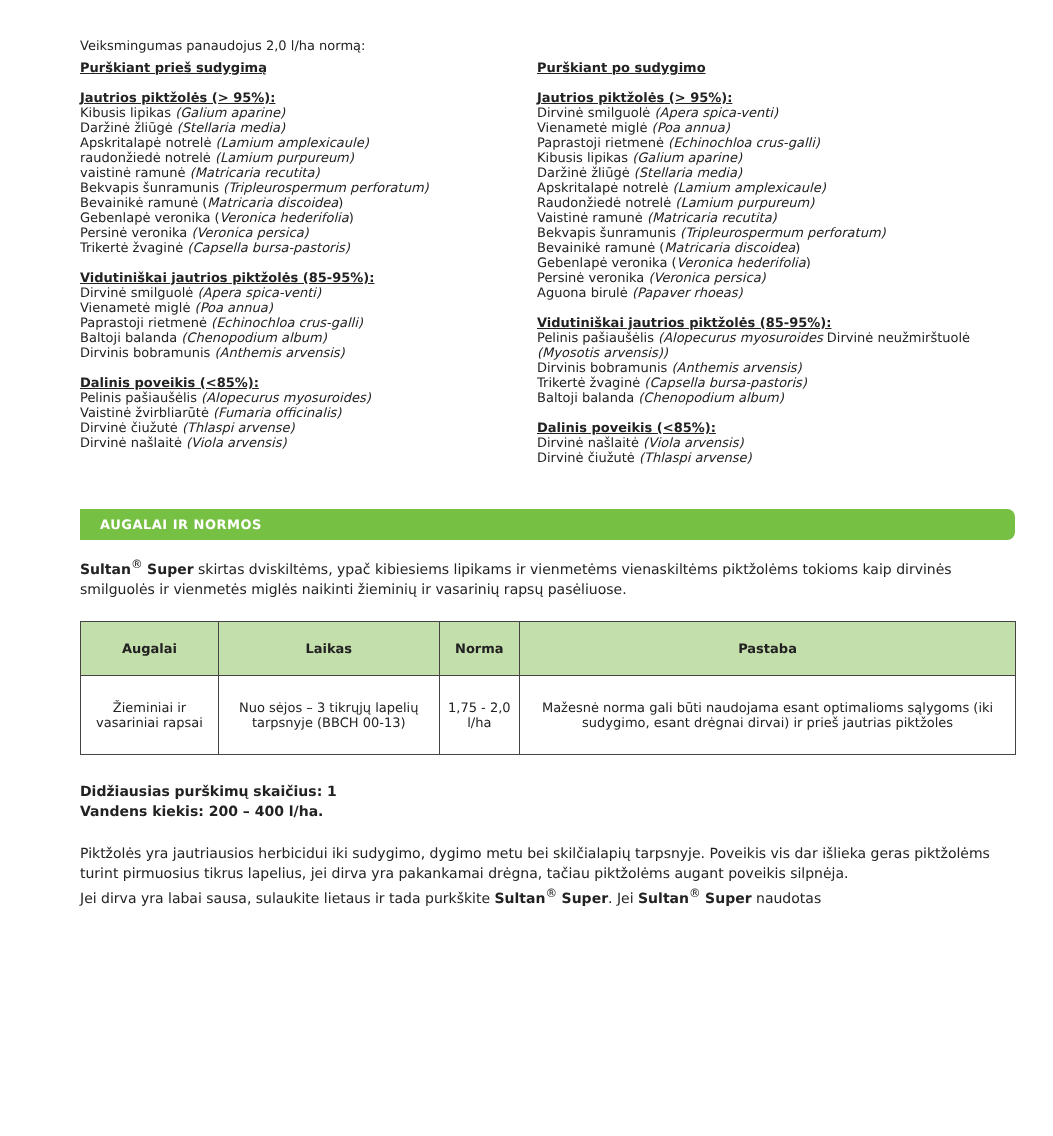Veiksmingumas panaudojus 2,0 l/ha normą:
Purškiant prieš sudygimą
Jautrios piktžolės (> 95%):
Kibusis lipikas (Galium aparine)
Daržinė žliūgė (Stellaria media)
Apskritalapė notrelė (Lamium amplexicaule)
raudonžiedė notrelė (Lamium purpureum)
vaistinė ramunė (Matricaria recutita)
Bekvapis šunramunis (Tripleurospermum perforatum)
Bevainikė ramunė (Matricaria discoidea)
Gebenlapė veronika (Veronica hederifolia)
Persinė veronika (Veronica persica)
Trikertė žvaginė (Capsella bursa-pastoris)
Vidutiniškai jautrios piktžolės (85-95%):
Dirvinė smilguolė (Apera spica-venti)
Vienametė miglė (Poa annua)
Paprastoji rietmenė (Echinochloa crus-galli)
Baltoji balanda (Chenopodium album)
Dirvinis bobramunis (Anthemis arvensis)
Dalinis poveikis (<85%):
Pelinis pašiaušėlis (Alopecurus myosuroides)
Vaistinė žvirbliarūtė (Fumaria officinalis)
Dirvinė čiužutė (Thlaspi arvense)
Dirvinė našlaitė (Viola arvensis)
Purškiant po sudygimo
Jautrios piktžolės (> 95%):
Dirvinė smilguolė (Apera spica-venti)
Vienametė miglė (Poa annua)
Paprastoji rietmenė (Echinochloa crus-galli)
Kibusis lipikas (Galium aparine)
Daržinė žliūgė (Stellaria media)
Apskritalapė notrelė (Lamium amplexicaule)
Raudonžiedė notrelė (Lamium purpureum)
Vaistinė ramunė (Matricaria recutita)
Bekvapis šunramunis (Tripleurospermum perforatum)
Bevainikė ramunė (Matricaria discoidea)
Gebenlapė veronika (Veronica hederifolia)
Persinė veronika (Veronica persica)
Aguona birulė (Papaver rhoeas)
Vidutiniškai jautrios piktžolės (85-95%):
Pelinis pašiaušėlis (Alopecurus myosuroides Dirvinė neužmirštuolė (Myosotis arvensis))
Dirvinis bobramunis (Anthemis arvensis)
Trikertė žvaginė (Capsella bursa-pastoris)
Baltoji balanda (Chenopodium album)
Dalinis poveikis (<85%):
Dirvinė našlaitė (Viola arvensis)
Dirvinė čiužutė (Thlaspi arvense)
AUGALAI IR NORMOS
Sultan<sup>®</sup> Super skirtas dviskiltėms, ypač kibiesiems lipikams ir vienmetėms vienaskiltėms piktžolėms tokioms kaip dirvinės smilguolės ir vienmetės miglės naikinti žieminių ir vasarinių rapsų pasėliuose.
| Augalai | Laikas | Norma | Pastaba |
| --- | --- | --- | --- |
| Žieminiai ir vasariniai rapsai | Nuo sėjos – 3 tikrųjų lapelių tarpsnyje (BBCH 00-13) | 1,75 - 2,0 l/ha | Mažesnė norma gali būti naudojama esant optimalioms sąlygoms (iki sudygimo, esant drėgnai dirvai) ir prieš jautrias piktžoles |
Didžiausias purškimų skaičius: 1
Vandens kiekis: 200 – 400 l/ha.
Piktžolės yra jautriausios herbicidui iki sudygimo, dygimo metu bei skilčialapių tarpsnyje. Poveikis vis dar išlieka geras piktžolėms turint pirmuosius tikrus lapelius, jei dirva yra pakankamai drėgna, tačiau piktžolėms augant poveikis silpnėja.
Jei dirva yra labai sausa, sulaukite lietaus ir tada purkškite Sultan<sup>®</sup> Super. Jei Sultan<sup>®</sup> Super naudotas